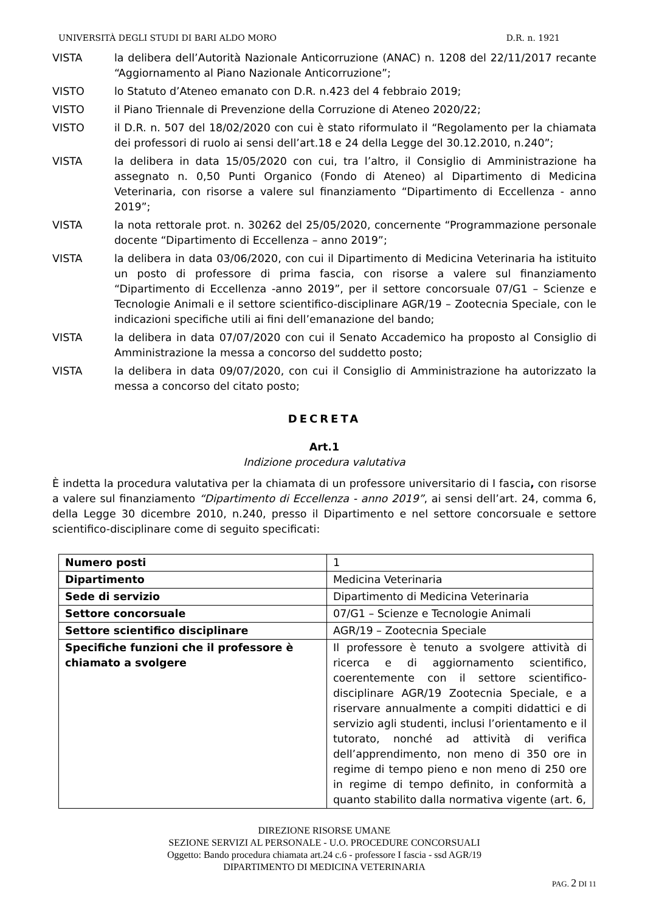UNIVERSITÀ DEGLI STUDI DI BARI ALDO MORO D.R. n. 1921
VISTA la delibera dell’Autorità Nazionale Anticorruzione (ANAC) n. 1208 del 22/11/2017 recante “Aggiornamento al Piano Nazionale Anticorruzione”;
VISTO lo Statuto d’Ateneo emanato con D.R. n.423 del 4 febbraio 2019;
VISTO il Piano Triennale di Prevenzione della Corruzione di Ateneo 2020/22;
VISTO il D.R. n. 507 del 18/02/2020 con cui è stato riformulato il “Regolamento per la chiamata dei professori di ruolo ai sensi dell’art.18 e 24 della Legge del 30.12.2010, n.240”;
VISTA la delibera in data 15/05/2020 con cui, tra l’altro, il Consiglio di Amministrazione ha assegnato n. 0,50 Punti Organico (Fondo di Ateneo) al Dipartimento di Medicina Veterinaria, con risorse a valere sul finanziamento “Dipartimento di Eccellenza - anno 2019”;
VISTA la nota rettorale prot. n. 30262 del 25/05/2020, concernente “Programmazione personale docente “Dipartimento di Eccellenza – anno 2019”;
VISTA la delibera in data 03/06/2020, con cui il Dipartimento di Medicina Veterinaria ha istituito un posto di professore di prima fascia, con risorse a valere sul finanziamento “Dipartimento di Eccellenza -anno 2019”, per il settore concorsuale 07/G1 – Scienze e Tecnologie Animali e il settore scientifico-disciplinare AGR/19 – Zootecnia Speciale, con le indicazioni specifiche utili ai fini dell’emanazione del bando;
VISTA la delibera in data 07/07/2020 con cui il Senato Accademico ha proposto al Consiglio di Amministrazione la messa a concorso del suddetto posto;
VISTA la delibera in data 09/07/2020, con cui il Consiglio di Amministrazione ha autorizzato la messa a concorso del citato posto;
DECRETA
Art.1
Indizione procedura valutativa
È indetta la procedura valutativa per la chiamata di un professore universitario di I fascia, con risorse a valere sul finanziamento “Dipartimento di Eccellenza - anno 2019”, ai sensi dell’art. 24, comma 6, della Legge 30 dicembre 2010, n.240, presso il Dipartimento e nel settore concorsuale e settore scientifico-disciplinare come di seguito specificati:
| Numero posti | 1 |
| Dipartimento | Medicina Veterinaria |
| Sede di servizio | Dipartimento di Medicina Veterinaria |
| Settore concorsuale | 07/G1 – Scienze e Tecnologie Animali |
| Settore scientifico disciplinare | AGR/19 – Zootecnia Speciale |
| Specifiche funzioni che il professore è chiamato a svolgere | Il professore è tenuto a svolgere attività di ricerca e di aggiornamento scientifico, coerentemente con il settore scientifico-disciplinare AGR/19 Zootecnia Speciale, e a riservare annualmente a compiti didattici e di servizio agli studenti, inclusi l’orientamento e il tutorato, nonché ad attività di verifica dell’apprendimento, non meno di 350 ore in regime di tempo pieno e non meno di 250 ore in regime di tempo definito, in conformità a quanto stabilito dalla normativa vigente (art. 6, |
DIREZIONE RISORSE UMANE
SEZIONE SERVIZI AL PERSONALE - U.O. PROCEDURE CONCORSUALI
Oggetto: Bando procedura chiamata art.24 c.6 - professore I fascia - ssd AGR/19
DIPARTIMENTO DI MEDICINA VETERINARIA
PAG. 2 DI 11